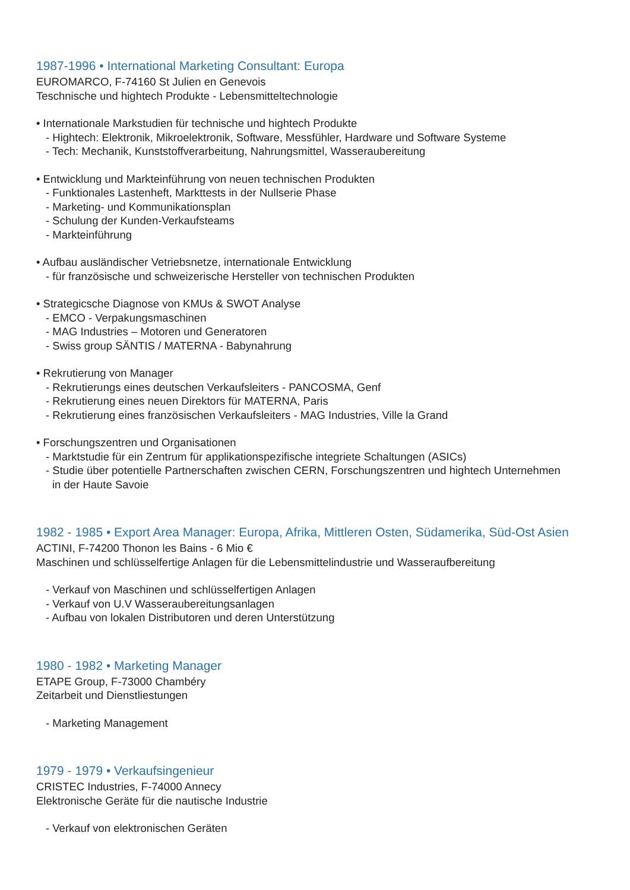1987-1996 • International Marketing Consultant: Europa
EUROMARCO, F-74160 St Julien en Genevois
Teschnische und hightech Produkte - Lebensmitteltechnologie
• Internationale Markstudien für technische und hightech Produkte
- Hightech: Elektronik, Mikroelektronik, Software, Messfühler, Hardware und Software Systeme
- Tech: Mechanik, Kunststoffverarbeitung, Nahrungsmittel, Wasseraubereitung
• Entwicklung und Markteinführung von neuen technischen Produkten
- Funktionales Lastenheft, Markttests in der Nullserie Phase
- Marketing- und Kommunikationsplan
- Schulung der Kunden-Verkaufsteams
- Markteinführung
• Aufbau ausländischer Vetriebsnetze, internationale Entwicklung
- für französische und schweizerische Hersteller von technischen Produkten
• Strategicsche Diagnose von KMUs & SWOT Analyse
- EMCO - Verpakungsmaschinen
- MAG Industries – Motoren und Generatoren
- Swiss group SÄNTIS / MATERNA - Babynahrung
• Rekrutierung von Manager
- Rekrutierungs eines deutschen Verkaufsleiters - PANCOSMA, Genf
- Rekrutierung eines neuen Direktors für MATERNA, Paris
- Rekrutierung eines französischen Verkaufsleiters - MAG Industries, Ville la Grand
• Forschungszentren und Organisationen
- Marktstudie für ein Zentrum für applikationspezifische integriete Schaltungen (ASICs)
- Studie über potentielle Partnerschaften zwischen CERN, Forschungszentren und hightech Unternehmen
in der Haute Savoie
1982 - 1985 • Export Area Manager: Europa, Afrika, Mittleren Osten, Südamerika, Süd-Ost Asien
ACTINI, F-74200 Thonon les Bains - 6 Mio €
Maschinen und schlüsselfertige Anlagen für die Lebensmittelindustrie und Wasseraufbereitung
- Verkauf von Maschinen und schlüsselfertigen Anlagen
- Verkauf von U.V Wasseraubereitungsanlagen
- Aufbau von lokalen Distributoren und deren Unterstützung
1980 - 1982 • Marketing Manager
ETAPE Group, F-73000 Chambéry
Zeitarbeit und Dienstliestungen
- Marketing Management
1979 - 1979 • Verkaufsingenieur
CRISTEC Industries, F-74000 Annecy
Elektronische Geräte für die nautische Industrie
- Verkauf von elektronischen Geräten